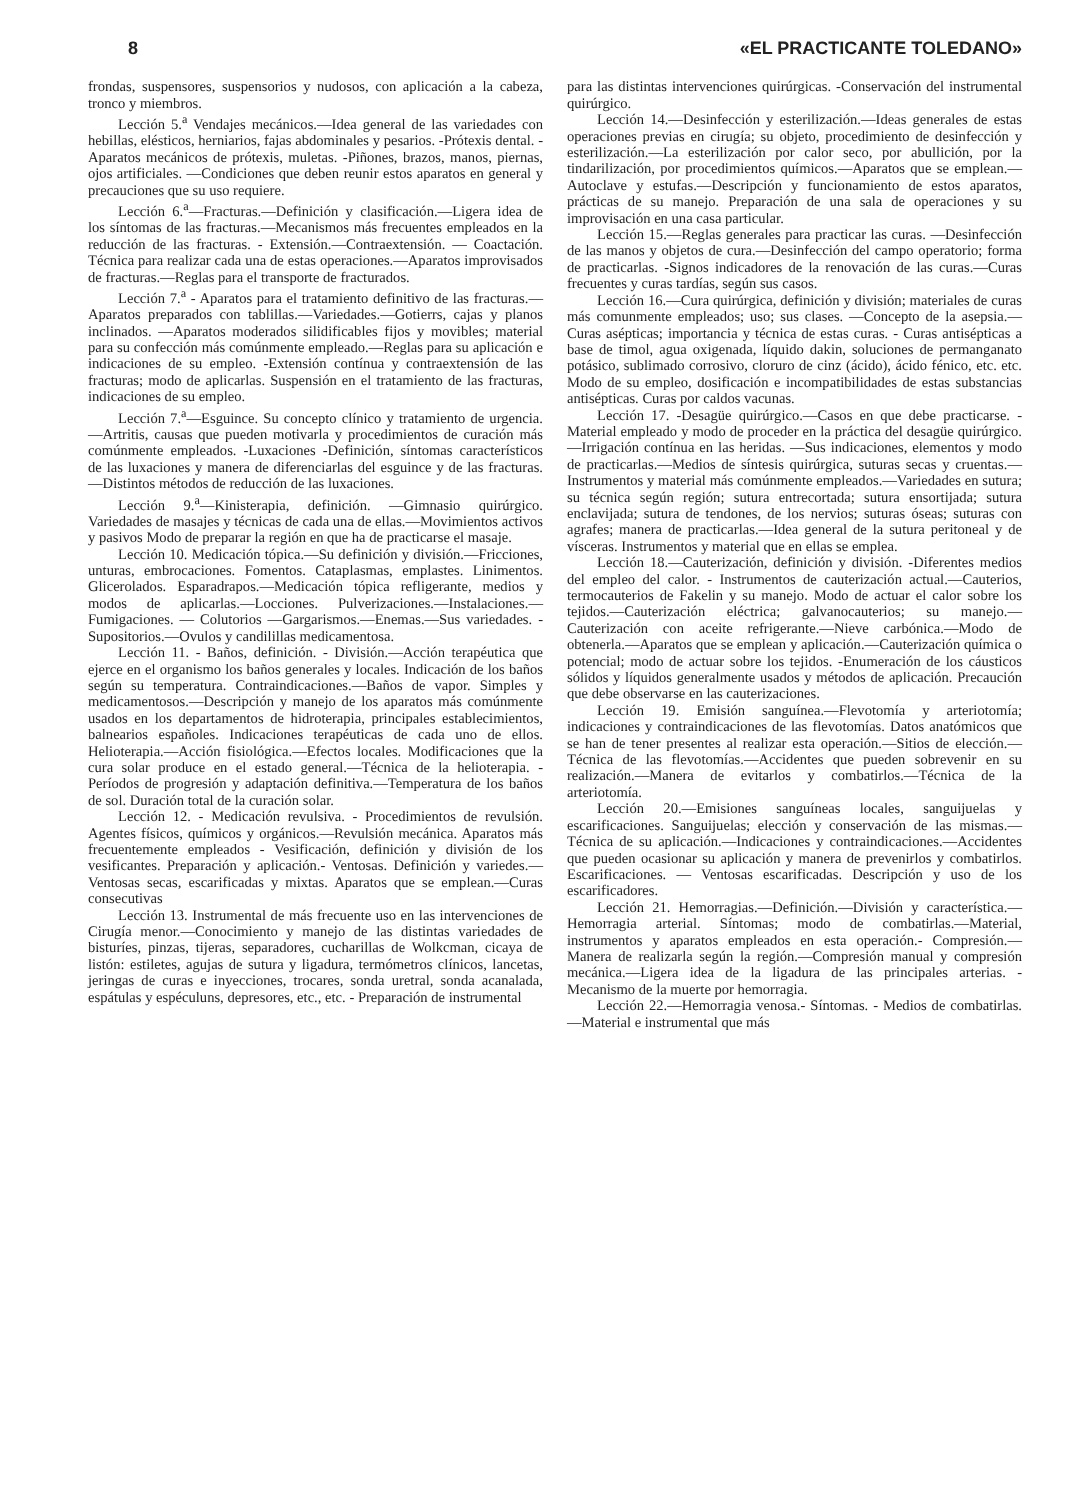8 «EL PRACTICANTE TOLEDANO»
frondas, suspensores, suspensorios y nudosos, con aplicación a la cabeza, tronco y miembros.
Lección 5.<sup>a</sup> Vendajes mecánicos.—Idea general de las variedades con hebillas, elésticos, herniarios, fajas abdominales y pesarios. -Prótexis dental. -Aparatos mecánicos de prótexis, muletas. -Piñones, brazos, manos, piernas, ojos artificiales. —Condiciones que deben reunir estos aparatos en general y precauciones que su uso requiere.
Lección 6.<sup>a</sup>—Fracturas.—Definición y clasificación.—Ligera idea de los síntomas de las fracturas.—Mecanismos más frecuentes empleados en la reducción de las fracturas. - Extensión.—Contraextensión. — Coactación. Técnica para realizar cada una de estas operaciones.—Aparatos improvisados de fracturas.—Reglas para el transporte de fracturados.
Lección 7.<sup>a</sup> - Aparatos para el tratamiento definitivo de las fracturas.—Aparatos preparados con tablillas.—Variedades.—Gotierrs, cajas y planos inclinados. —Aparatos moderados silidificables fijos y movibles; material para su confección más comúnmente empleado.—Reglas para su aplicación e indicaciones de su empleo. -Extensión contínua y contraextensión de las fracturas; modo de aplicarlas. Suspensión en el tratamiento de las fracturas, indicaciones de su empleo.
Lección 7.<sup>a</sup>—Esguince. Su concepto clínico y tratamiento de urgencia.—Artritis, causas que pueden motivarla y procedimientos de curación más comúnmente empleados. -Luxaciones -Definición, síntomas característicos de las luxaciones y manera de diferenciarlas del esguince y de las fracturas. —Distintos métodos de reducción de las luxaciones.
Lección 9.<sup>a</sup>—Kinisterapia, definición. —Gimnasio quirúrgico. Variedades de masajes y técnicas de cada una de ellas.—Movimientos activos y pasivos Modo de preparar la región en que ha de practicarse el masaje.
Lección 10. Medicación tópica.—Su definición y división.—Fricciones, unturas, embrocaciones. Fomentos. Cataplasmas, emplastes. Linimentos. Glicerolados. Esparadrapos.—Medicación tópica refligerante, medios y modos de aplicarlas.—Locciones. Pulverizaciones.—Instalaciones.—Fumigaciones. — Colutorios —Gargarismos.—Enemas.—Sus variedades. -Supositorios.—Ovulos y candilillas medicamentosa.
Lección 11. - Baños, definición. - División.—Acción terapéutica que ejerce en el organismo los baños generales y locales. Indicación de los baños según su temperatura. Contraindicaciones.—Baños de vapor. Simples y medicamentosos.—Descripción y manejo de los aparatos más comúnmente usados en los departamentos de hidroterapia, principales establecimientos, balnearios españoles. Indicaciones terapéuticas de cada uno de ellos. Helioterapia.—Acción fisiológica.—Efectos locales. Modificaciones que la cura solar produce en el estado general.—Técnica de la helioterapia. - Períodos de progresión y adaptación definitiva.—Temperatura de los baños de sol. Duración total de la curación solar.
Lección 12. - Medicación revulsiva. - Procedimientos de revulsión. Agentes físicos, químicos y orgánicos.—Revulsión mecánica. Aparatos más frecuentemente empleados - Vesificación, definición y división de los vesificantes. Preparación y aplicación.- Ventosas. Definición y variedes.—Ventosas secas, escarificadas y mixtas. Aparatos que se emplean.—Curas consecutivas
Lección 13. Instrumental de más frecuente uso en las intervenciones de Cirugía menor.—Conocimiento y manejo de las distintas variedades de bisturíes, pinzas, tijeras, separadores, cucharillas de Wolkcman, cicaya de listón: estiletes, agujas de sutura y ligadura, termómetros clínicos, lancetas, jeringas de curas e inyecciones, trocares, sonda uretral, sonda acanalada, espátulas y espéculuns, depresores, etc., etc. - Preparación de instrumental
para las distintas intervenciones quirúrgicas. -Conservación del instrumental quirúrgico.
Lección 14.—Desinfección y esterilización.—Ideas generales de estas operaciones previas en cirugía; su objeto, procedimiento de desinfección y esterilización.—La esterilización por calor seco, por abullición, por la tindarilización, por procedimientos químicos.—Aparatos que se emplean.—Autoclave y estufas.—Descripción y funcionamiento de estos aparatos, prácticas de su manejo. Preparación de una sala de operaciones y su improvisación en una casa particular.
Lección 15.—Reglas generales para practicar las curas. —Desinfección de las manos y objetos de cura.—Desinfección del campo operatorio; forma de practicarlas. -Signos indicadores de la renovación de las curas.—Curas frecuentes y curas tardías, según sus casos.
Lección 16.—Cura quirúrgica, definición y división; materiales de curas más comunmente empleados; uso; sus clases. —Concepto de la asepsia.—Curas asépticas; importancia y técnica de estas curas. - Curas antisépticas a base de timol, agua oxigenada, líquido dakin, soluciones de permanganato potásico, sublimado corrosivo, cloruro de cinz (ácido), ácido fénico, etc. etc. Modo de su empleo, dosificación e incompatibilidades de estas substancias antisépticas. Curas por caldos vacunas.
Lección 17. -Desagüe quirúrgico.—Casos en que debe practicarse. - Material empleado y modo de proceder en la práctica del desagüe quirúrgico.—Irrigación contínua en las heridas. —Sus indicaciones, elementos y modo de practicarlas.—Medios de síntesis quirúrgica, suturas secas y cruentas.—Instrumentos y material más comúnmente empleados.—Variedades en sutura; su técnica según región; sutura entrecortada; sutura ensortijada; sutura enclavijada; sutura de tendones, de los nervios; suturas óseas; suturas con agrafes; manera de practicarlas.—Idea general de la sutura peritoneal y de vísceras. Instrumentos y material que en ellas se emplea.
Lección 18.—Cauterización, definición y división. -Diferentes medios del empleo del calor. - Instrumentos de cauterización actual.—Cauterios, termocauterios de Fakelin y su manejo. Modo de actuar el calor sobre los tejidos.—Cauterización eléctrica; galvanocauterios; su manejo.—Cauterización con aceite refrigerante.—Nieve carbónica.—Modo de obtenerla.—Aparatos que se emplean y aplicación.—Cauterización química o potencial; modo de actuar sobre los tejidos. -Enumeración de los cáusticos sólidos y líquidos generalmente usados y métodos de aplicación. Precaución que debe observarse en las cauterizaciones.
Lección 19. Emisión sanguínea.—Flevotomía y arteriotomía; indicaciones y contraindicaciones de las flevotomías. Datos anatómicos que se han de tener presentes al realizar esta operación.—Sitios de elección.—Técnica de las flevotomías.—Accidentes que pueden sobrevenir en su realización.—Manera de evitarlos y combatirlos.—Técnica de la arteriotomía.
Lección 20.—Emisiones sanguíneas locales, sanguijuelas y escarificaciones. Sanguijuelas; elección y conservación de las mismas.—Técnica de su aplicación.—Indicaciones y contraindicaciones.—Accidentes que pueden ocasionar su aplicación y manera de prevenirlos y combatirlos. Escarificaciones. — Ventosas escarificadas. Descripción y uso de los escarificadores.
Lección 21. Hemorragias.—Definición.—División y característica.—Hemorragia arterial. Síntomas; modo de combatirlas.—Material, instrumentos y aparatos empleados en esta operación.- Compresión.—Manera de realizarla según la región.—Compresión manual y compresión mecánica.—Ligera idea de la ligadura de las principales arterias. - Mecanismo de la muerte por hemorragia.
Lección 22.—Hemorragia venosa.- Síntomas. - Medios de combatirlas.—Material e instrumental que más